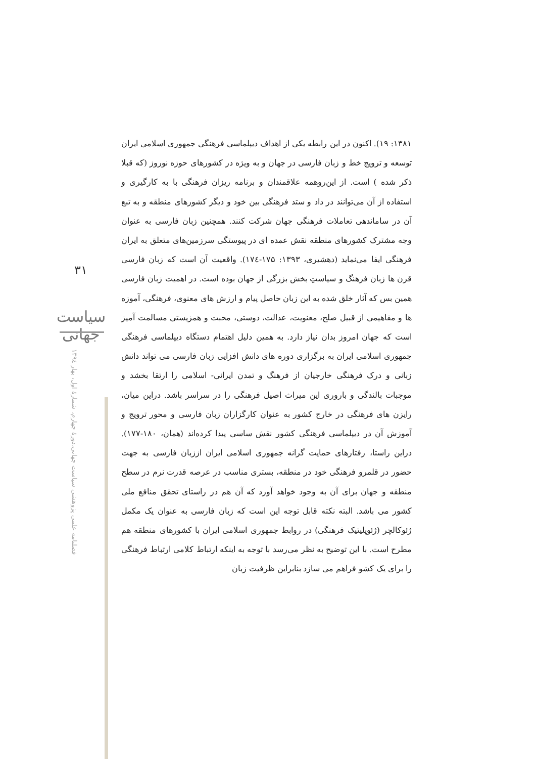۳۱
سیاست جهانی
فصلنامه علمی پژوهشی سیاست جهانی،دورۀ چهارم، شمارۀ اول، بهار ۱۳۹٤
۱۳۸۱: ۱۹). اکنون در این رابطه یکی از اهداف دیپلماسی فرهنگی جمهوری اسلامی ایران توسعه و ترویج خط و زبان فارسی در جهان و به ویژه در کشورهای حوزه نوروز (که قبلا ذکر شده ) است. از این‌روهمه علاقمندان و برنامه ریزان فرهنگی با به کارگیری و استفاده از آن می‌توانند در داد و ستد فرهنگی بین خود و دیگر کشورهای منطقه و به تبع آن در ساماندهی تعاملات فرهنگی جهان شرکت کنند. همچنین زبان فارسی به عنوان وجه مشترک کشورهای منطقه نقش عمده ای در پیوستگی سرزمین‌های متعلق به ایران فرهنگی ایفا می‌نماید (دهشیری، ۱۳۹۳: ۱۷۵-۱۷٤). واقعیت آن است که زبان فارسی قرن ها زبان فرهنگ و سیاستِ بخش بزرگی از جهان بوده است. در اهمیت زبان فارسی همین بس که آثار خلق شده به این زبان حاصل پیام و ارزش های معنوی، فرهنگی، آموزه ها و مفاهیمی از قبیل صلح، معنویت، عدالت، دوستی، محبت و همزیستی مسالمت آمیز است که جهان امروز بدان نیاز دارد. به همین دلیل اهتمام دستگاه دیپلماسی فرهنگی جمهوری اسلامی ایران به برگزاری دوره های دانش افزایی زبان فارسی می تواند دانش زبانی و درک فرهنگی خارجیان از فرهنگ و تمدن ایرانی- اسلامی را ارتقا بخشد و موجبات بالندگی و باروری این میراث اصیل فرهنگی را در سراسر باشد. دراین میان، رایزن های فرهنگی در خارج کشور به عنوان کارگزاران زبان فارسی و محور ترویج و آموزش آن در دیپلماسی فرهنگی کشور نقش ساسی پیدا کرده‌اند (همان، ۱۸۰-۱۷۷). دراین راستا، رفتارهای حمایت گرانه جمهوری اسلامی ایران اززبان فارسی به جهت حضور در قلمرو فرهنگی خود در منطقه، بستری مناسب در عرصه قدرت نرم در سطح منطقه و جهان برای آن به وجود خواهد آورد که آن هم در راستای تحقق منافع ملی کشور می باشد. البته نکته قابل توجه این است که زبان فارسی به عنوان یک مکمل ژئوکالچر (ژئوپلیتیک فرهنگی) در روابط جمهوری اسلامی ایران با کشورهای منطقه هم مطرح است. با این توضیح به نظر می‌رسد با توجه به اینکه ارتباط کلامی ارتباط فرهنگی را برای یک کشو فراهم می سازد بنابراین ظرفیت زبان